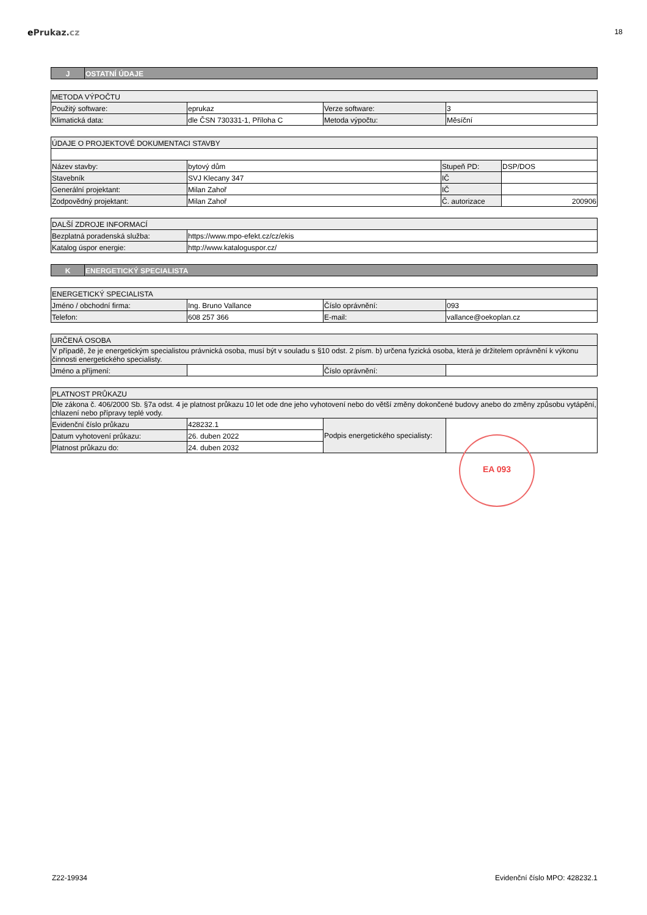ePrukaz. cz
18
| J | OSTATNÍ ÚDAJE |
| METODA VÝPOČTU | | | |
| Použitý software: | eprukaz | Verze software: | 3 |
| Klimatická data: | dle ČSN 730331-1, Příloha C | Metoda výpočtu: | Měsíční |
| ÚDAJE O PROJEKTOVÉ DOKUMENTACI STAVBY | | | |
| Název stavby: | bytový dům | Stupeň PD: | DSP/DOS |
| Stavebník | SVJ Klecany 347 | IČ | |
| Generální projektant: | Milan Zahoř | IČ | |
| Zodpovědný projektant: | Milan Zahoř | Č. autorizace | 200906 |
| DALŠÍ ZDROJE INFORMACÍ | |
| Bezplatná poradenská služba: | https://www.mpo-efekt.cz/cz/ekis |
| Katalog úspor energie: | http://www.kataloguspor.cz/ |
| K | ENERGETICKÝ SPECIALISTA |
| ENERGETICKÝ SPECIALISTA | | | |
| Jméno / obchodní firma: | Ing. Bruno Vallance | Číslo oprávnění: | 093 |
| Telefon: | 608 257 366 | E-mail: | vallance@oekoplan.cz |
| URČENÁ OSOBA | | | |
| V případě, že je energetickým specialistou právnická osoba, musí být v souladu s §10 odst. 2 písm. b) určena fyzická osoba, která je držitelem oprávnění k výkonu činnosti energetického specialisty. | | | |
| Jméno a příjmení: | | Číslo oprávnění: | |
| PLATNOST PRŮKAZU | | | |
| Dle zákona č. 406/2000 Sb. §7a odst. 4 je platnost průkazu 10 let ode dne jeho vyhotovení nebo do větší změny dokončené budovy anebo do změny způsobu vytápění, chlazení nebo přípravy teplé vody. | | | |
| Evidenční číslo průkazu | 428232.1 | Podpis energetického specialisty: | |
| Datum vyhotovení průkazu: | 26. duben 2022 | | |
| Platnost průkazu do: | 24. duben 2032 | | |
EA 093
Z22-19934 Evidenční číslo MPO: 428232.1